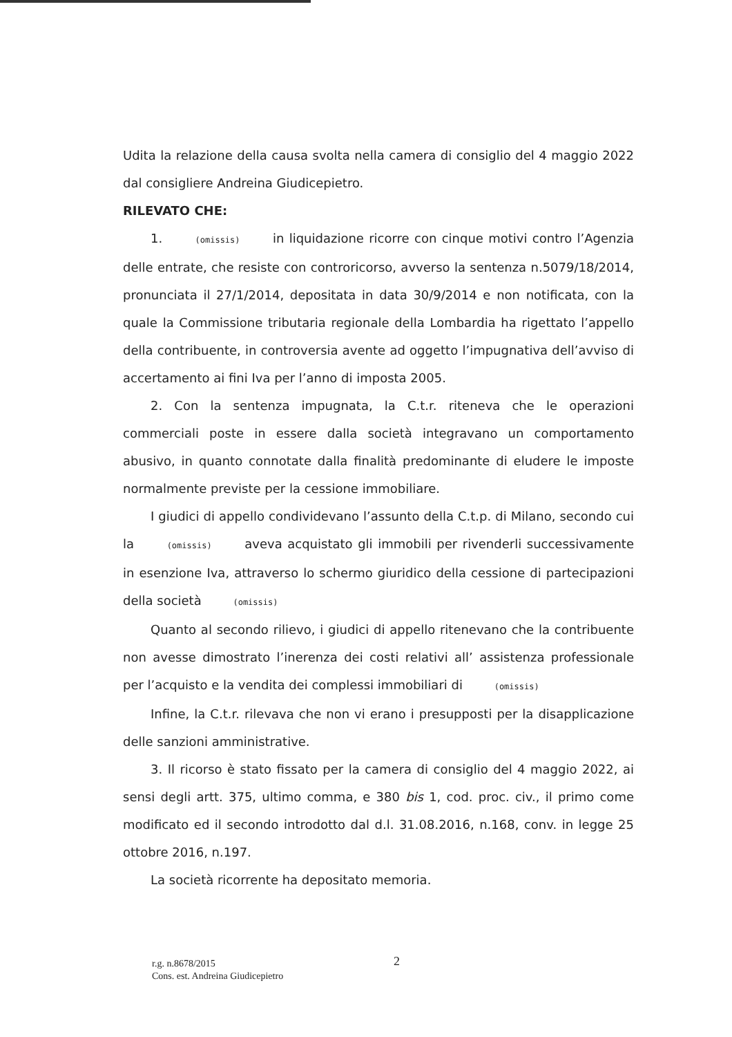Udita la relazione della causa svolta nella camera di consiglio del 4 maggio 2022 dal consigliere Andreina Giudicepietro.
RILEVATO CHE:
1. (omissis) in liquidazione ricorre con cinque motivi contro l’Agenzia delle entrate, che resiste con controricorso, avverso la sentenza n.5079/18/2014, pronunciata il 27/1/2014, depositata in data 30/9/2014 e non notificata, con la quale la Commissione tributaria regionale della Lombardia ha rigettato l’appello della contribuente, in controversia avente ad oggetto l’impugnativa dell’avviso di accertamento ai fini Iva per l’anno di imposta 2005.
2. Con la sentenza impugnata, la C.t.r. riteneva che le operazioni commerciali poste in essere dalla società integravano un comportamento abusivo, in quanto connotate dalla finalità predominante di eludere le imposte normalmente previste per la cessione immobiliare.
I giudici di appello condividevano l’assunto della C.t.p. di Milano, secondo cui la (omissis) aveva acquistato gli immobili per rivenderli successivamente in esenzione Iva, attraverso lo schermo giuridico della cessione di partecipazioni della società (omissis)
Quanto al secondo rilievo, i giudici di appello ritenevano che la contribuente non avesse dimostrato l’inerenza dei costi relativi all’ assistenza professionale per l’acquisto e la vendita dei complessi immobiliari di (omissis)
Infine, la C.t.r. rilevava che non vi erano i presupposti per la disapplicazione delle sanzioni amministrative.
3. Il ricorso è stato fissato per la camera di consiglio del 4 maggio 2022, ai sensi degli artt. 375, ultimo comma, e 380 bis 1, cod. proc. civ., il primo come modificato ed il secondo introdotto dal d.l. 31.08.2016, n.168, conv. in legge 25 ottobre 2016, n.197.
La società ricorrente ha depositato memoria.
2
r.g. n.8678/2015
Cons. est. Andreina Giudicepietro